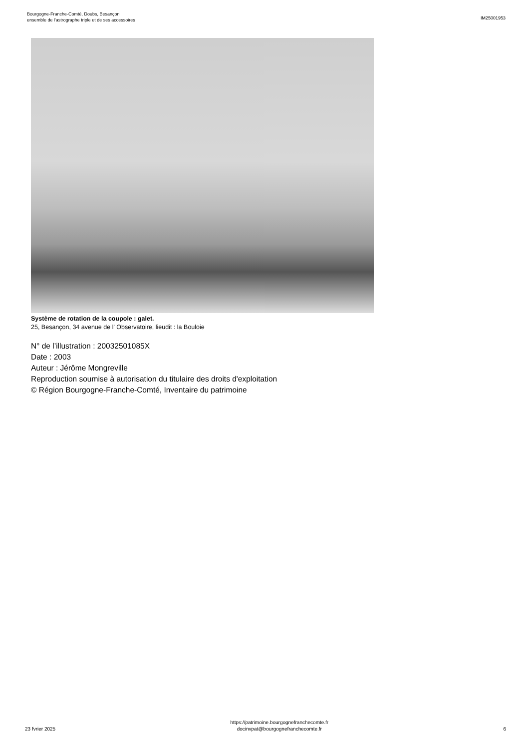Bourgogne-Franche-Comté, Doubs, Besançon
ensemble de l'astrographe triple et de ses accessoires
IM25001953
Système de rotation de la coupole : galet.
25, Besançon, 34 avenue de l' Observatoire, lieudit : la Bouloie
N° de l’illustration : 20032501085X
Date : 2003
Auteur : Jérôme Mongreville
Reproduction soumise à autorisation du titulaire des droits d'exploitation
© Région Bourgogne-Franche-Comté, Inventaire du patrimoine
23 fvrier 2025
https://patrimoine.bourgognefranchecomte.fr
docinvpat@bourgognefranchecomte.fr
6